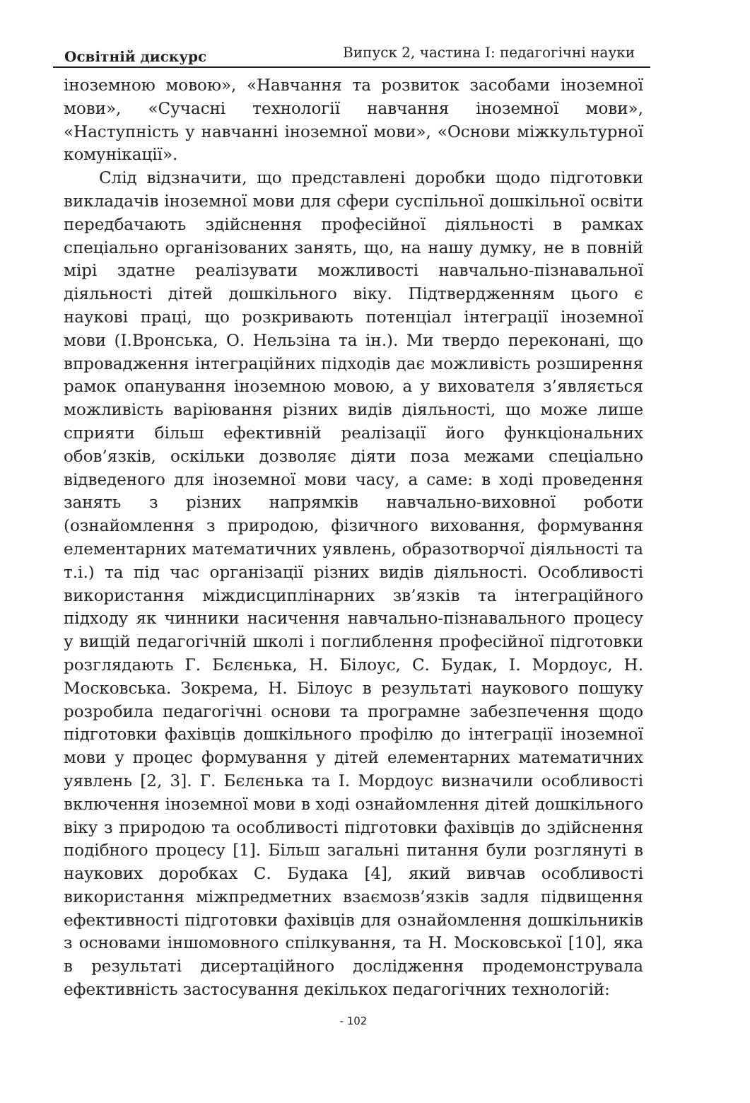Освітній дискурс Випуск 2, частина І: педагогічні науки
іноземною мовою», «Навчання та розвиток засобами іноземної мови», «Сучасні технології навчання іноземної мови», «Наступність у навчанні іноземної мови», «Основи міжкультурної комунікації».
Слід відзначити, що представлені доробки щодо підготовки викладачів іноземної мови для сфери суспільної дошкільної освіти передбачають здійснення професійної діяльності в рамках спеціально організованих занять, що, на нашу думку, не в повній мірі здатне реалізувати можливості навчально-пізнавальної діяльності дітей дошкільного віку. Підтвердженням цього є наукові праці, що розкривають потенціал інтеграції іноземної мови (І.Вронська, О. Нельзіна та ін.). Ми твердо переконані, що впровадження інтеграційних підходів дає можливість розширення рамок опанування іноземною мовою, а у вихователя з’являється можливість варіювання різних видів діяльності, що може лише сприяти більш ефективній реалізації його функціональних обов’язків, оскільки дозволяє діяти поза межами спеціально відведеного для іноземної мови часу, а саме: в ході проведення занять з різних напрямків навчально-виховної роботи (ознайомлення з природою, фізичного виховання, формування елементарних математичних уявлень, образотворчої діяльності та т.і.) та під час організації різних видів діяльності. Особливості використання міждисциплінарних зв’язків та інтеграційного підходу як чинники насичення навчально-пізнавального процесу у вищій педагогічній школі і поглиблення професійної підготовки розглядають Г. Бєлєнька, Н. Білоус, С. Будак, І. Мордоус, Н. Московська. Зокрема, Н. Білоус в результаті наукового пошуку розробила педагогічні основи та програмне забезпечення щодо підготовки фахівців дошкільного профілю до інтеграції іноземної мови у процес формування у дітей елементарних математичних уявлень [2, 3]. Г. Бєлєнька та І. Мордоус визначили особливості включення іноземної мови в ході ознайомлення дітей дошкільного віку з природою та особливості підготовки фахівців до здійснення подібного процесу [1]. Більш загальні питання були розглянуті в наукових доробках С. Будака [4], який вивчав особливості використання міжпредметних взаємозв’язків задля підвищення ефективності підготовки фахівців для ознайомлення дошкільників з основами іншомовного спілкування, та Н. Московської [10], яка в результаті дисертаційного дослідження продемонструвала ефективність застосування декількох педагогічних технологій:
- 102